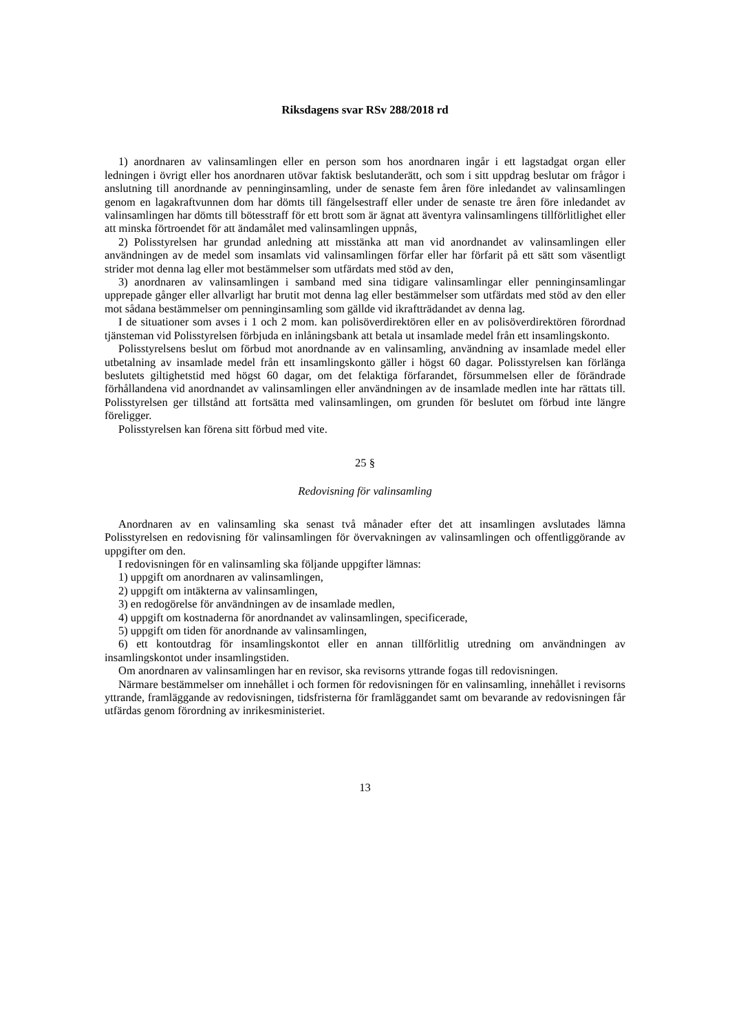Riksdagens svar RSv 288/2018 rd
1) anordnaren av valinsamlingen eller en person som hos anordnaren ingår i ett lagstadgat organ eller ledningen i övrigt eller hos anordnaren utövar faktisk beslutanderätt, och som i sitt uppdrag beslutar om frågor i anslutning till anordnande av penninginsamling, under de senaste fem åren före inledandet av valinsamlingen genom en lagakraftvunnen dom har dömts till fängelsestraff eller under de senaste tre åren före inledandet av valinsamlingen har dömts till bötesstraff för ett brott som är ägnat att äventyra valinsamlingens tillförlitlighet eller att minska förtroendet för att ändamålet med valinsamlingen uppnås,
2) Polisstyrelsen har grundad anledning att misstänka att man vid anordnandet av valinsamlingen eller användningen av de medel som insamlats vid valinsamlingen förfar eller har förfarit på ett sätt som väsentligt strider mot denna lag eller mot bestämmelser som utfärdats med stöd av den,
3) anordnaren av valinsamlingen i samband med sina tidigare valinsamlingar eller penninginsamlingar upprepade gånger eller allvarligt har brutit mot denna lag eller bestämmelser som utfärdats med stöd av den eller mot sådana bestämmelser om penninginsamling som gällde vid ikraftträdandet av denna lag.
I de situationer som avses i 1 och 2 mom. kan polisöverdirektören eller en av polisöverdirektören förordnad tjänsteman vid Polisstyrelsen förbjuda en inlåningsbank att betala ut insamlade medel från ett insamlingskonto.
Polisstyrelsens beslut om förbud mot anordnande av en valinsamling, användning av insamlade medel eller utbetalning av insamlade medel från ett insamlingskonto gäller i högst 60 dagar. Polisstyrelsen kan förlänga beslutets giltighetstid med högst 60 dagar, om det felaktiga förfarandet, försummelsen eller de förändrade förhållandena vid anordnandet av valinsamlingen eller användningen av de insamlade medlen inte har rättats till. Polisstyrelsen ger tillstånd att fortsätta med valinsamlingen, om grunden för beslutet om förbud inte längre föreligger.
Polisstyrelsen kan förena sitt förbud med vite.
25 §
Redovisning för valinsamling
Anordnaren av en valinsamling ska senast två månader efter det att insamlingen avslutades lämna Polisstyrelsen en redovisning för valinsamlingen för övervakningen av valinsamlingen och offentliggörande av uppgifter om den.
I redovisningen för en valinsamling ska följande uppgifter lämnas:
1) uppgift om anordnaren av valinsamlingen,
2) uppgift om intäkterna av valinsamlingen,
3) en redogörelse för användningen av de insamlade medlen,
4) uppgift om kostnaderna för anordnandet av valinsamlingen, specificerade,
5) uppgift om tiden för anordnande av valinsamlingen,
6) ett kontoutdrag för insamlingskontot eller en annan tillförlitlig utredning om användningen av insamlingskontot under insamlingstiden.
Om anordnaren av valinsamlingen har en revisor, ska revisorns yttrande fogas till redovisningen.
Närmare bestämmelser om innehållet i och formen för redovisningen för en valinsamling, innehållet i revisorns yttrande, framläggande av redovisningen, tidsfristerna för framläggandet samt om bevarande av redovisningen får utfärdas genom förordning av inrikesministeriet.
13